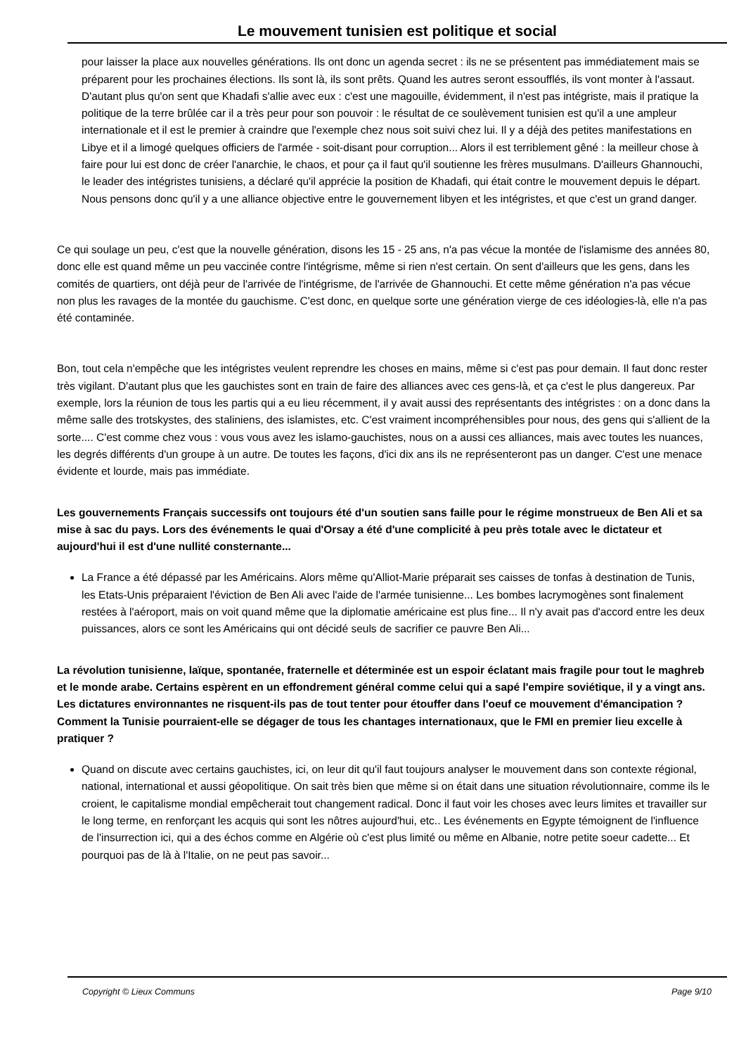Le mouvement tunisien est politique et social
pour laisser la place aux nouvelles générations. Ils ont donc un agenda secret : ils ne se présentent pas immédiatement mais se préparent pour les prochaines élections. Ils sont là, ils sont prêts. Quand les autres seront essoufflés, ils vont monter à l'assaut. D'autant plus qu'on sent que Khadafi s'allie avec eux : c'est une magouille, évidemment, il n'est pas intégriste, mais il pratique la politique de la terre brûlée car il a très peur pour son pouvoir : le résultat de ce soulèvement tunisien est qu'il a une ampleur internationale et il est le premier à craindre que l'exemple chez nous soit suivi chez lui. Il y a déjà des petites manifestations en Libye et il a limogé quelques officiers de l'armée - soit-disant pour corruption... Alors il est terriblement gêné : la meilleur chose à faire pour lui est donc de créer l'anarchie, le chaos, et pour ça il faut qu'il soutienne les frères musulmans. D'ailleurs Ghannouchi, le leader des intégristes tunisiens, a déclaré qu'il apprécie la position de Khadafi, qui était contre le mouvement depuis le départ. Nous pensons donc qu'il y a une alliance objective entre le gouvernement libyen et les intégristes, et que c'est un grand danger.
Ce qui soulage un peu, c'est que la nouvelle génération, disons les 15 - 25 ans, n'a pas vécue la montée de l'islamisme des années 80, donc elle est quand même un peu vaccinée contre l'intégrisme, même si rien n'est certain. On sent d'ailleurs que les gens, dans les comités de quartiers, ont déjà peur de l'arrivée de l'intégrisme, de l'arrivée de Ghannouchi. Et cette même génération n'a pas vécue non plus les ravages de la montée du gauchisme. C'est donc, en quelque sorte une génération vierge de ces idéologies-là, elle n'a pas été contaminée.
Bon, tout cela n'empêche que les intégristes veulent reprendre les choses en mains, même si c'est pas pour demain. Il faut donc rester très vigilant. D'autant plus que les gauchistes sont en train de faire des alliances avec ces gens-là, et ça c'est le plus dangereux. Par exemple, lors la réunion de tous les partis qui a eu lieu récemment, il y avait aussi des représentants des intégristes : on a donc dans la même salle des trotskystes, des staliniens, des islamistes, etc. C'est vraiment incompréhensibles pour nous, des gens qui s'allient de la sorte.... C'est comme chez vous : vous vous avez les islamo-gauchistes, nous on a aussi ces alliances, mais avec toutes les nuances, les degrés différents d'un groupe à un autre. De toutes les façons, d'ici dix ans ils ne représenteront pas un danger. C'est une menace évidente et lourde, mais pas immédiate.
Les gouvernements Français successifs ont toujours été d'un soutien sans faille pour le régime monstrueux de Ben Ali et sa mise à sac du pays. Lors des événements le quai d'Orsay a été d'une complicité à peu près totale avec le dictateur et aujourd'hui il est d'une nullité consternante...
La France a été dépassé par les Américains. Alors même qu'Alliot-Marie préparait ses caisses de tonfas à destination de Tunis, les Etats-Unis préparaient l'éviction de Ben Ali avec l'aide de l'armée tunisienne... Les bombes lacrymogènes sont finalement restées à l'aéroport, mais on voit quand même que la diplomatie américaine est plus fine... Il n'y avait pas d'accord entre les deux puissances, alors ce sont les Américains qui ont décidé seuls de sacrifier ce pauvre Ben Ali...
La révolution tunisienne, laïque, spontanée, fraternelle et déterminée est un espoir éclatant mais fragile pour tout le maghreb et le monde arabe. Certains espèrent en un effondrement général comme celui qui a sapé l'empire soviétique, il y a vingt ans. Les dictatures environnantes ne risquent-ils pas de tout tenter pour étouffer dans l'oeuf ce mouvement d'émancipation ? Comment la Tunisie pourraient-elle se dégager de tous les chantages internationaux, que le FMI en premier lieu excelle à pratiquer ?
Quand on discute avec certains gauchistes, ici, on leur dit qu'il faut toujours analyser le mouvement dans son contexte régional, national, international et aussi géopolitique. On sait très bien que même si on était dans une situation révolutionnaire, comme ils le croient, le capitalisme mondial empêcherait tout changement radical. Donc il faut voir les choses avec leurs limites et travailler sur le long terme, en renforçant les acquis qui sont les nôtres aujourd'hui, etc.. Les événements en Egypte témoignent de l'influence de l'insurrection ici, qui a des échos comme en Algérie où c'est plus limité ou même en Albanie, notre petite soeur cadette... Et pourquoi pas de là à l'Italie, on ne peut pas savoir...
Copyright © Lieux Communs Page 9/10